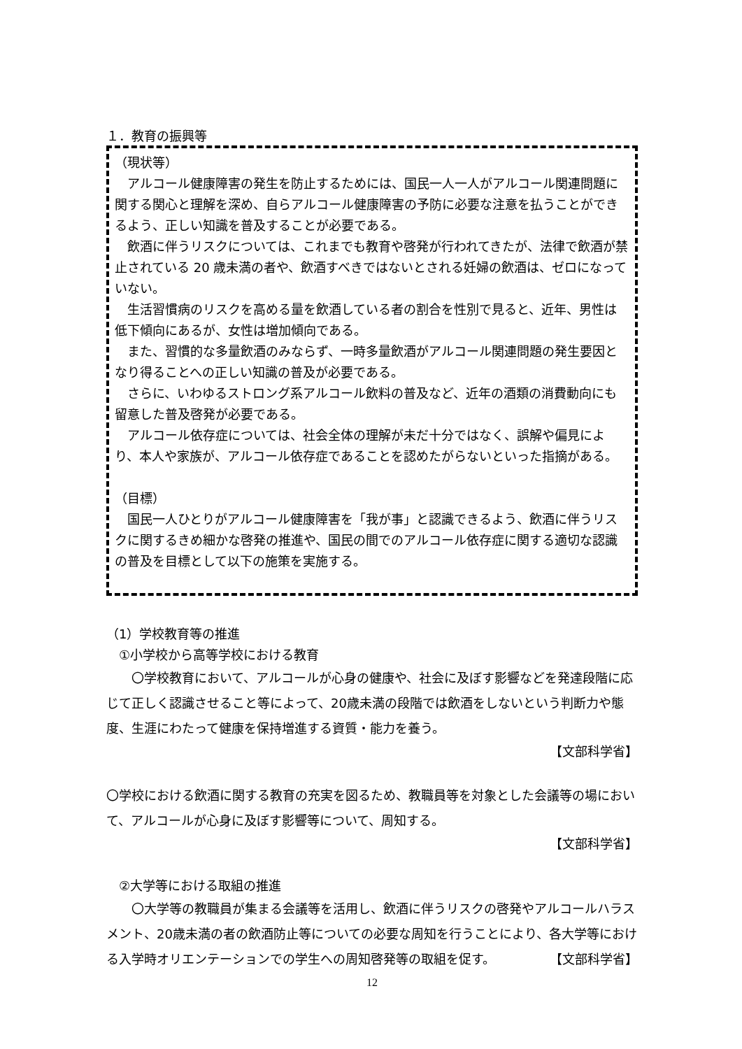１．教育の振興等
（現状等）
　アルコール健康障害の発生を防止するためには、国民一人一人がアルコール関連問題に関する関心と理解を深め、自らアルコール健康障害の予防に必要な注意を払うことができるよう、正しい知識を普及することが必要である。
　飲酒に伴うリスクについては、これまでも教育や啓発が行われてきたが、法律で飲酒が禁止されている 20 歳未満の者や、飲酒すべきではないとされる妊婦の飲酒は、ゼロになっていない。
　生活習慣病のリスクを高める量を飲酒している者の割合を性別で見ると、近年、男性は低下傾向にあるが、女性は増加傾向である。
　また、習慣的な多量飲酒のみならず、一時多量飲酒がアルコール関連問題の発生要因となり得ることへの正しい知識の普及が必要である。
　さらに、いわゆるストロング系アルコール飲料の普及など、近年の酒類の消費動向にも留意した普及啓発が必要である。
　アルコール依存症については、社会全体の理解が未だ十分ではなく、誤解や偏見により、本人や家族が、アルコール依存症であることを認めたがらないといった指摘がある。
（目標）
　国民一人ひとりがアルコール健康障害を「我が事」と認識できるよう、飲酒に伴うリスクに関するきめ細かな啓発の推進や、国民の間でのアルコール依存症に関する適切な認識の普及を目標として以下の施策を実施する。
（1）学校教育等の推進
　①小学校から高等学校における教育
　　〇学校教育において、アルコールが心身の健康や、社会に及ぼす影響などを発達段階に応じて正しく認識させること等によって、20歳未満の段階では飲酒をしないという判断力や態度、生涯にわたって健康を保持増進する資質・能力を養う。
【文部科学省】
〇学校における飲酒に関する教育の充実を図るため、教職員等を対象とした会議等の場において、アルコールが心身に及ぼす影響等について、周知する。
【文部科学省】
　②大学等における取組の推進
　　〇大学等の教職員が集まる会議等を活用し、飲酒に伴うリスクの啓発やアルコールハラスメント、20歳未満の者の飲酒防止等についての必要な周知を行うことにより、各大学等における入学時オリエンテーションでの学生への周知啓発等の取組を促す。 【文部科学省】
12